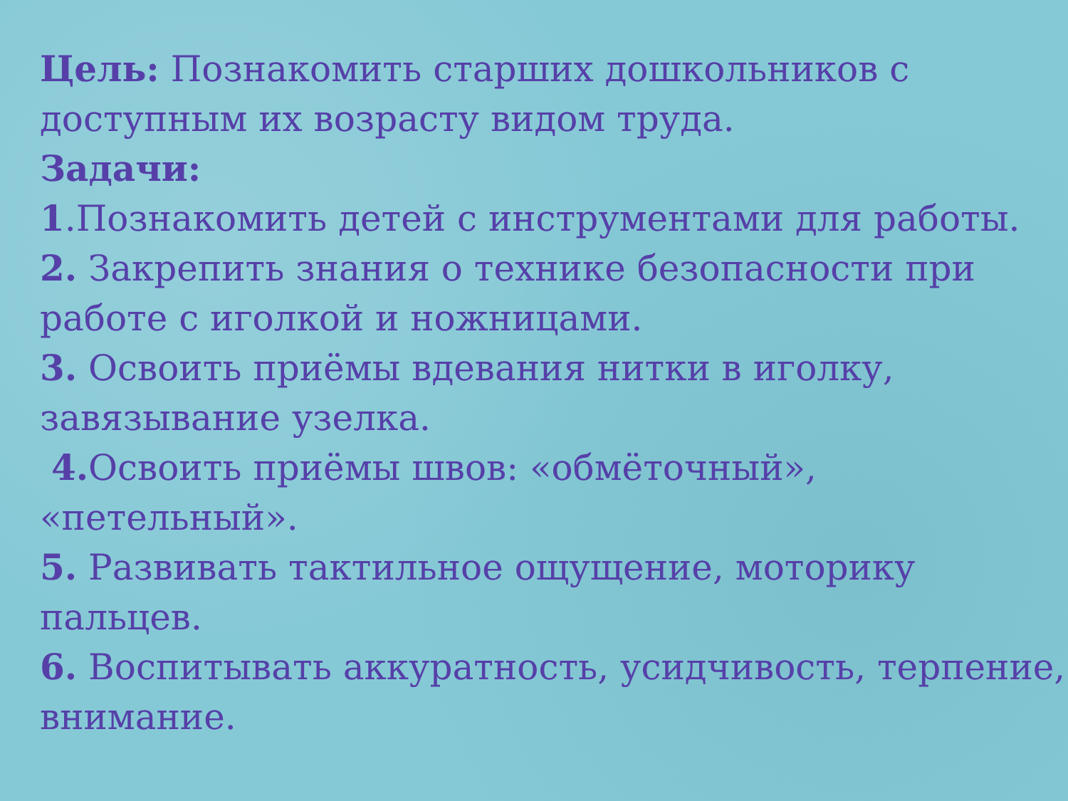Цель: Познакомить старших дошкольников с доступным их возрасту видом труда.
Задачи:
1.Познакомить детей с инструментами для работы.
2. Закрепить знания о технике безопасности при работе с иголкой и ножницами.
3. Освоить приёмы вдевания нитки в иголку, завязывание узелка.
4. Освоить приёмы швов: «обмёточный», «петельный».
5. Развивать тактильное ощущение, моторику пальцев.
6. Воспитывать аккуратность, усидчивость, терпение, внимание.